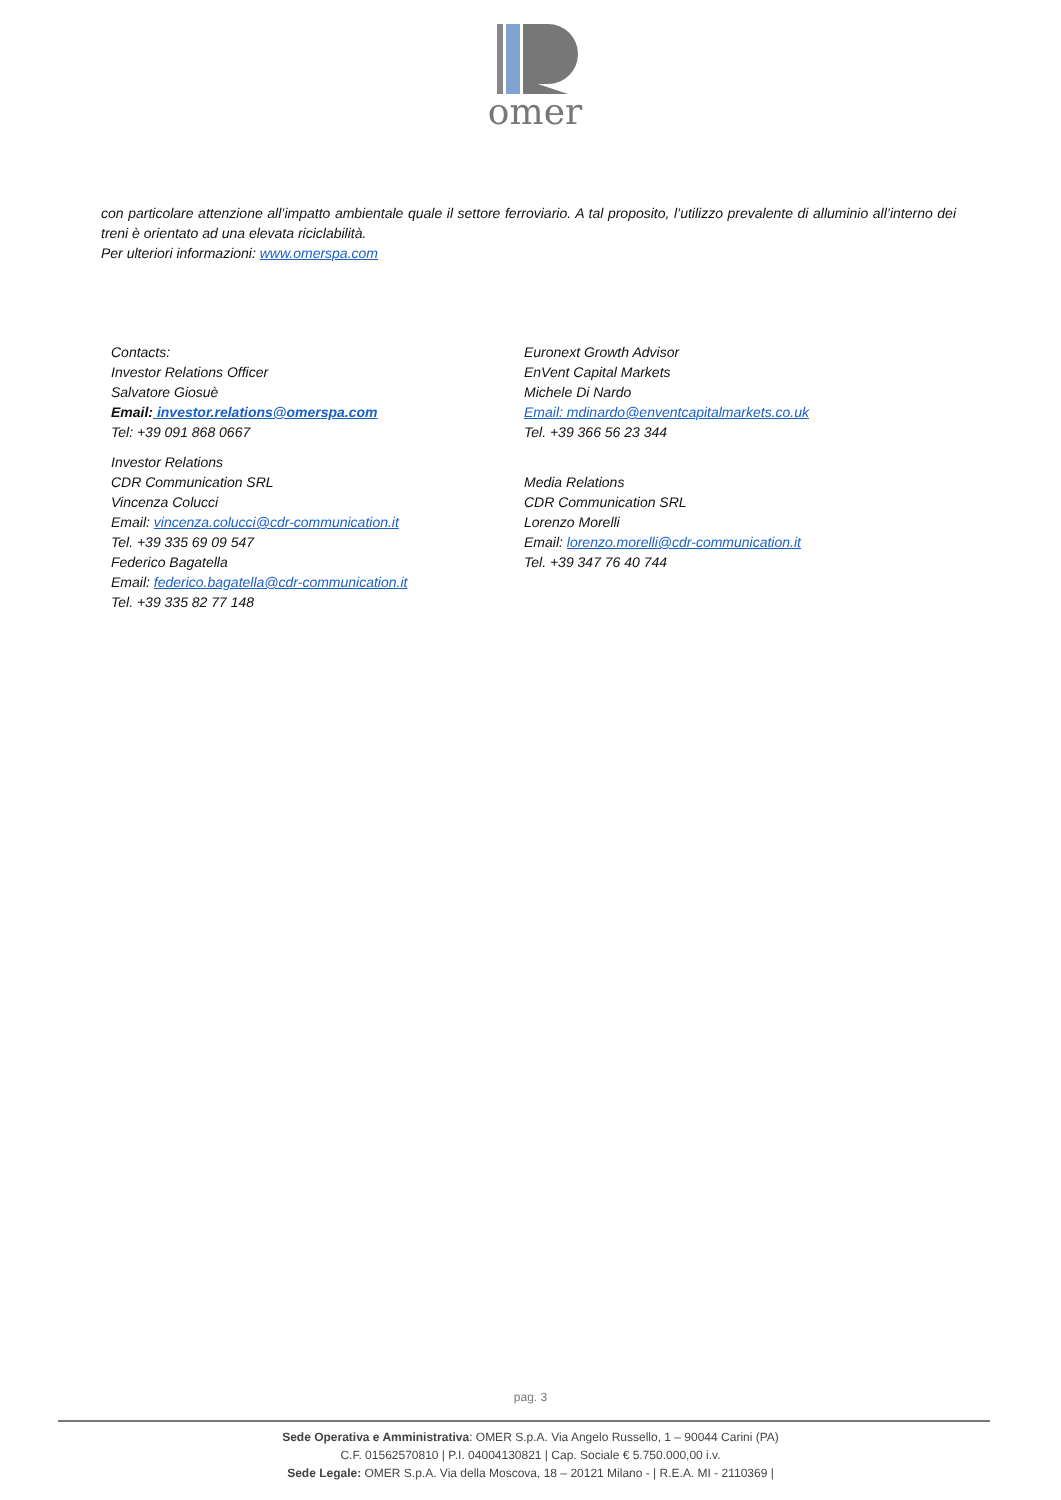omer
con particolare attenzione all’impatto ambientale quale il settore ferroviario. A tal proposito, l’utilizzo prevalente di alluminio all’interno dei treni è orientato ad una elevata riciclabilità.
Per ulteriori informazioni: www.omerspa.com
Contacts:
Investor Relations Officer
Salvatore Giosuè
Email: investor.relations@omerspa.com
Tel: +39 091 868 0667
Investor Relations
CDR Communication SRL
Vincenza Colucci
Email: vincenza.colucci@cdr-communication.it
Tel. +39 335 69 09 547
Federico Bagatella
Email: federico.bagatella@cdr-communication.it
Tel. +39 335 82 77 148
Euronext Growth Advisor
EnVent Capital Markets
Michele Di Nardo
Email: mdinardo@enventcapitalmarkets.co.uk
Tel. +39 366 56 23 344
Media Relations
CDR Communication SRL
Lorenzo Morelli
Email: lorenzo.morelli@cdr-communication.it
Tel. +39 347 76 40 744
pag. 3
Sede Operativa e Amministrativa: OMER S.p.A. Via Angelo Russello, 1 – 90044 Carini (PA)
C.F. 01562570810 | P.I. 04004130821 | Cap. Sociale € 5.750.000,00 i.v.
Sede Legale: OMER S.p.A. Via della Moscova, 18 – 20121 Milano - | R.E.A. MI - 2110369 |